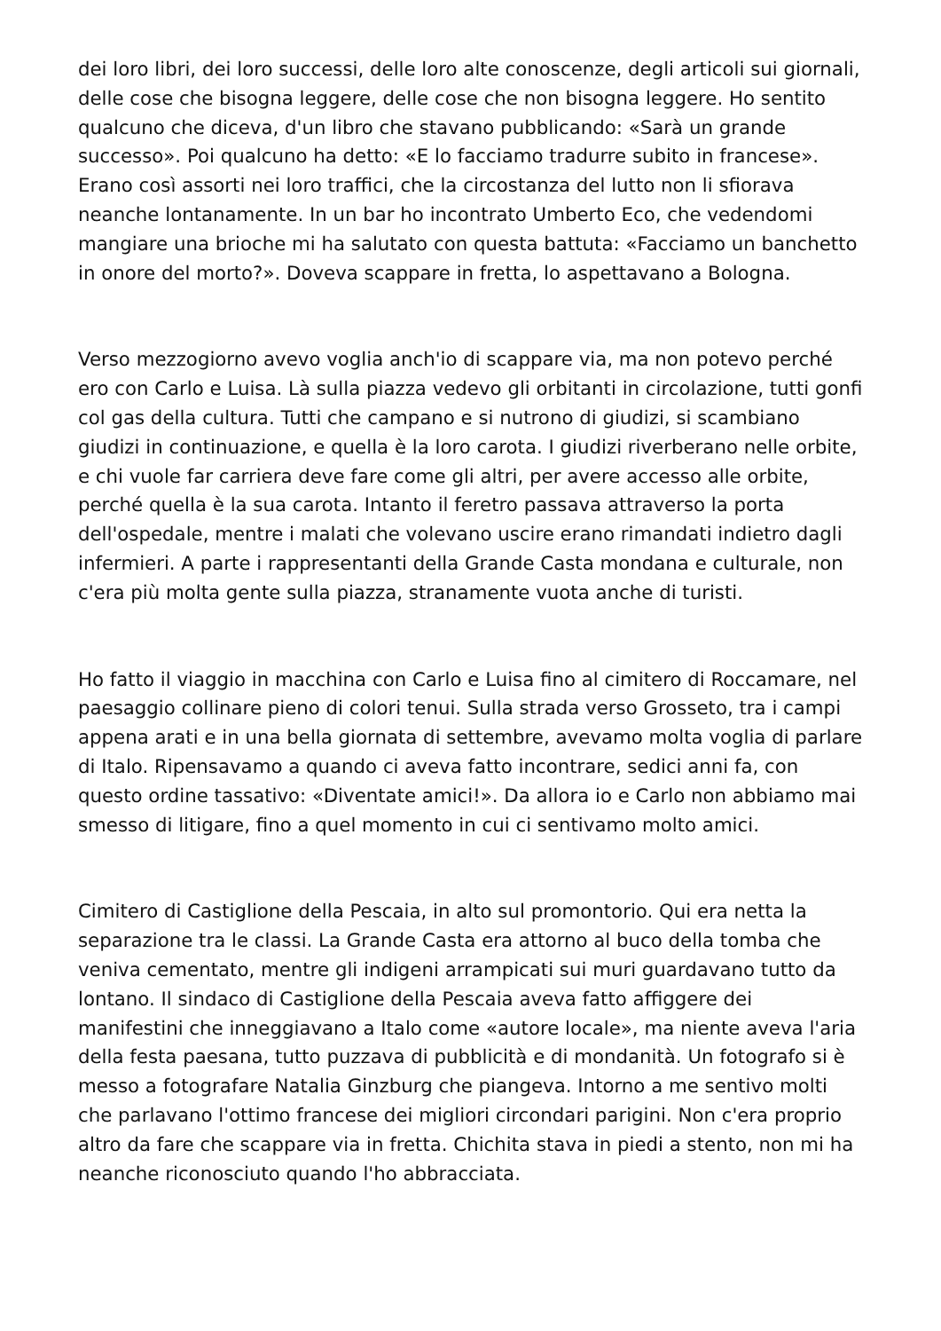dei loro libri, dei loro successi, delle loro alte conoscenze, degli articoli sui giornali, delle cose che bisogna leggere, delle cose che non bisogna leggere. Ho sentito qualcuno che diceva, d'un libro che stavano pubblicando: «Sarà un grande successo». Poi qualcuno ha detto: «E lo facciamo tradurre subito in francese». Erano così assorti nei loro traffici, che la circostanza del lutto non li sfiorava neanche lontanamente. In un bar ho incontrato Umberto Eco, che vedendomi mangiare una brioche mi ha salutato con questa battuta: «Facciamo un banchetto in onore del morto?». Doveva scappare in fretta, lo aspettavano a Bologna.
Verso mezzogiorno avevo voglia anch'io di scappare via, ma non potevo perché ero con Carlo e Luisa. Là sulla piazza vedevo gli orbitanti in circolazione, tutti gonfi col gas della cultura. Tutti che campano e si nutrono di giudizi, si scambiano giudizi in continuazione, e quella è la loro carota. I giudizi riverberano nelle orbite, e chi vuole far carriera deve fare come gli altri, per avere accesso alle orbite, perché quella è la sua carota. Intanto il feretro passava attraverso la porta dell'ospedale, mentre i malati che volevano uscire erano rimandati indietro dagli infermieri. A parte i rappresentanti della Grande Casta mondana e culturale, non c'era più molta gente sulla piazza, stranamente vuota anche di turisti.
Ho fatto il viaggio in macchina con Carlo e Luisa fino al cimitero di Roccamare, nel paesaggio collinare pieno di colori tenui. Sulla strada verso Grosseto, tra i campi appena arati e in una bella giornata di settembre, avevamo molta voglia di parlare di Italo. Ripensavamo a quando ci aveva fatto incontrare, sedici anni fa, con questo ordine tassativo: «Diventate amici!». Da allora io e Carlo non abbiamo mai smesso di litigare, fino a quel momento in cui ci sentivamo molto amici.
Cimitero di Castiglione della Pescaia, in alto sul promontorio. Qui era netta la separazione tra le classi. La Grande Casta era attorno al buco della tomba che veniva cementato, mentre gli indigeni arrampicati sui muri guardavano tutto da lontano. Il sindaco di Castiglione della Pescaia aveva fatto affiggere dei manifestini che inneggiavano a Italo come «autore locale», ma niente aveva l'aria della festa paesana, tutto puzzava di pubblicità e di mondanità. Un fotografo si è messo a fotografare Natalia Ginzburg che piangeva. Intorno a me sentivo molti che parlavano l'ottimo francese dei migliori circondari parigini. Non c'era proprio altro da fare che scappare via in fretta. Chichita stava in piedi a stento, non mi ha neanche riconosciuto quando l'ho abbracciata.